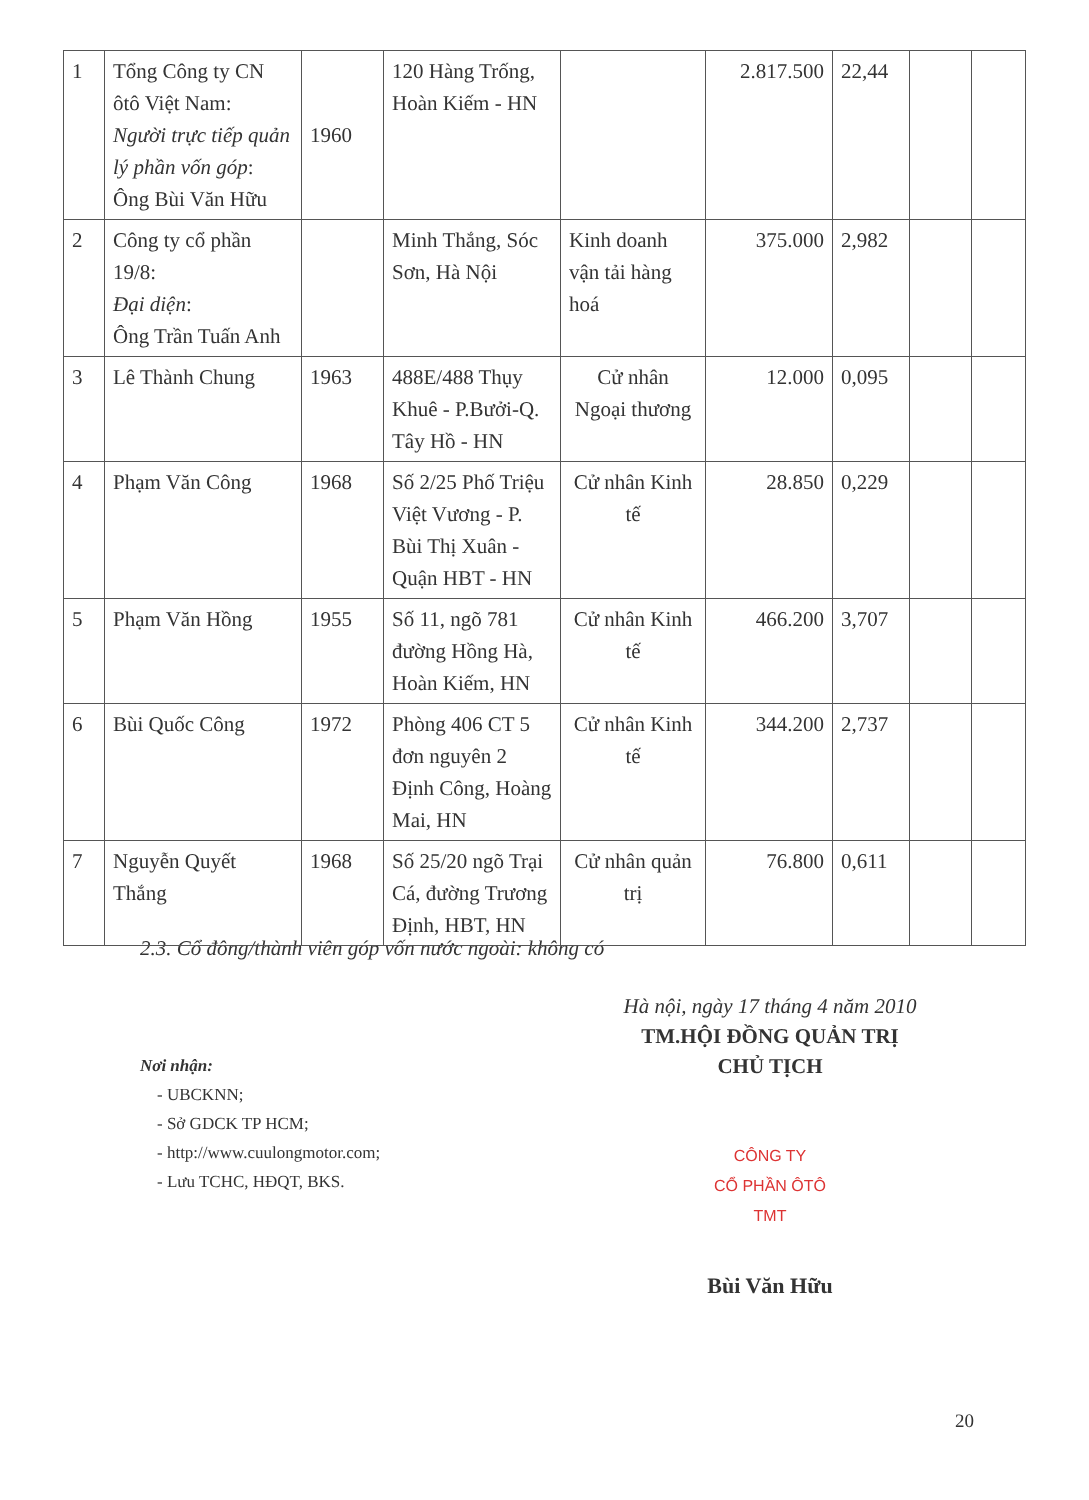| 1 | Tổng Công ty CN ôtô Việt Nam: Người trực tiếp quản lý phần vốn góp : Ông Bùi Văn Hữu | 1960 | 120 Hàng Trống, Hoàn Kiếm - HN | | 2.817.500 | 22,44 | | |
| 2 | Công ty cổ phần 19/8: Đại diện : Ông Trần Tuấn Anh | | Minh Thắng, Sóc Sơn, Hà Nội | Kinh doanh vận tải hàng hoá | 375.000 | 2,982 | | |
| 3 | Lê Thành Chung | 1963 | 488E/488 Thụy Khuê - P.Bưởi-Q. Tây Hồ - HN | Cử nhân Ngoại thương | 12.000 | 0,095 | | |
| 4 | Phạm Văn Công | 1968 | Số 2/25 Phố Triệu Việt Vương - P. Bùi Thị Xuân - Quận HBT - HN | Cử nhân Kinh tế | 28.850 | 0,229 | | |
| 5 | Phạm Văn Hồng | 1955 | Số 11, ngõ 781 đường Hồng Hà, Hoàn Kiếm, HN | Cử nhân Kinh tế | 466.200 | 3,707 | | |
| 6 | Bùi Quốc Công | 1972 | Phòng 406 CT 5 đơn nguyên 2 Định Công, Hoàng Mai, HN | Cử nhân Kinh tế | 344.200 | 2,737 | | |
| 7 | Nguyễn Quyết Thắng | 1968 | Số 25/20 ngõ Trại Cá, đường Trương Định, HBT, HN | Cử nhân quản trị | 76.800 | 0,611 | | |
2.3. Cổ đông/thành viên góp vốn nước ngoài: không có
Nơi nhận:
- UBCKNN;
- Sở GDCK TP HCM;
- http://www.cuulongmotor.com;
- Lưu TCHC, HĐQT, BKS.
Hà nội, ngày 17 tháng 4 năm 2010
TM.HỘI ĐỒNG QUẢN TRỊ
CHỦ TỊCH
CÔNG TY
CỔ PHẦN ÔTÔ
TMT
Bùi Văn Hữu
20